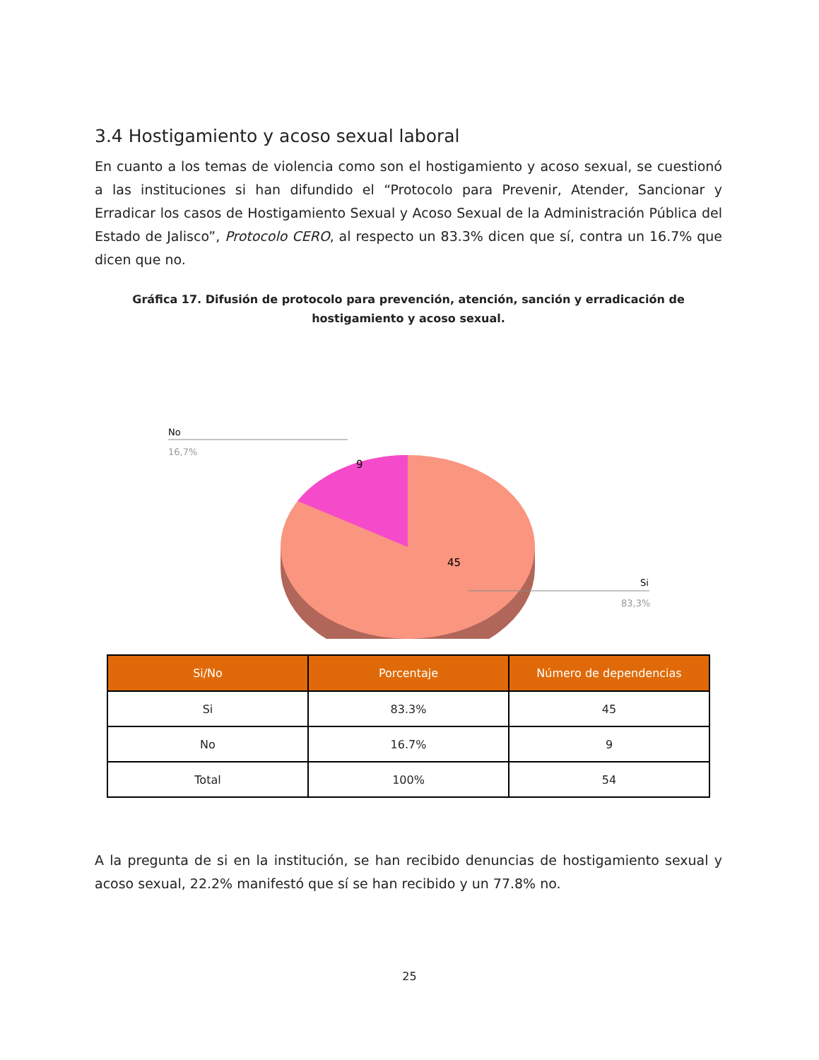3.4 Hostigamiento y acoso sexual laboral
En cuanto a los temas de violencia como son el hostigamiento y acoso sexual, se cuestionó a las instituciones si han difundido el “Protocolo para Prevenir, Atender, Sancionar y Erradicar los casos de Hostigamiento Sexual y Acoso Sexual de la Administración Pública del Estado de Jalisco”, Protocolo CERO, al respecto un 83.3% dicen que sí, contra un 16.7% que dicen que no.
Gráfica 17. Difusión de protocolo para prevención, atención, sanción y erradicación de hostigamiento y acoso sexual.
No
16,7%
9
45
Si
83,3%
| Si/No | Porcentaje | Número de dependencias |
| --- | --- | --- |
| Si | 83.3% | 45 |
| No | 16.7% | 9 |
| Total | 100% | 54 |
A la pregunta de si en la institución, se han recibido denuncias de hostigamiento sexual y acoso sexual, 22.2% manifestó que sí se han recibido y un 77.8% no.
25